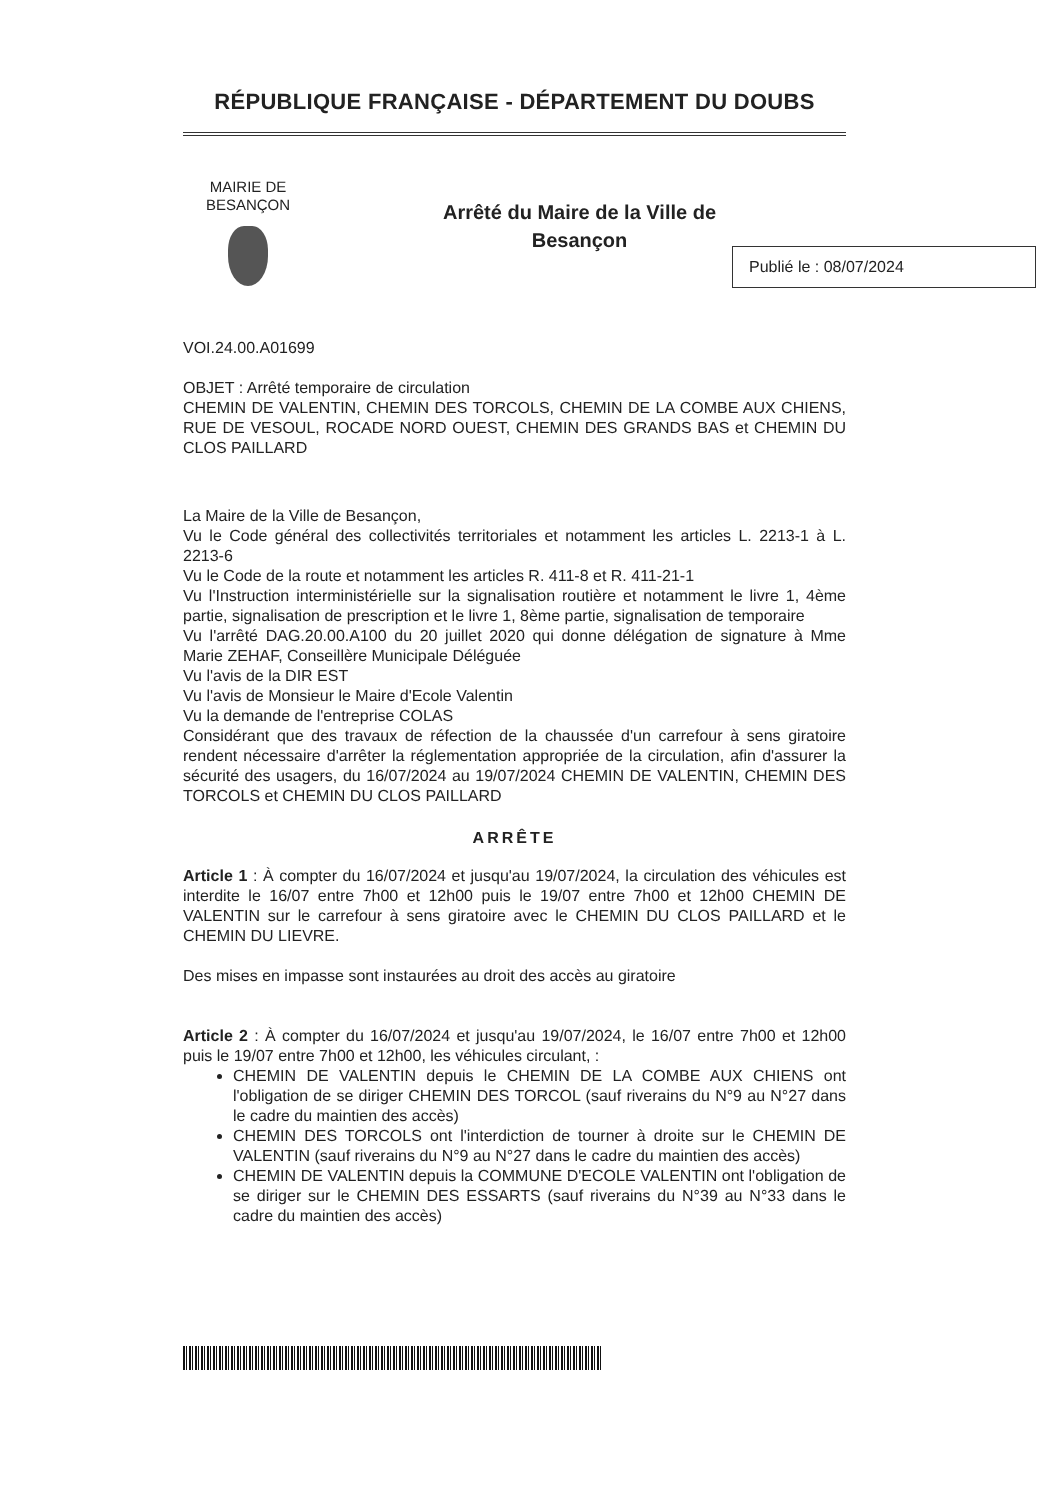RÉPUBLIQUE FRANÇAISE - DÉPARTEMENT DU DOUBS
MAIRIE DE BESANÇON
Arrêté du Maire de la Ville de
Besançon
Publié le : 08/07/2024
VOI.24.00.A01699
OBJET : Arrêté temporaire de circulation
CHEMIN DE VALENTIN, CHEMIN DES TORCOLS, CHEMIN DE LA COMBE AUX CHIENS, RUE DE VESOUL, ROCADE NORD OUEST, CHEMIN DES GRANDS BAS et CHEMIN DU CLOS PAILLARD
La Maire de la Ville de Besançon,
Vu le Code général des collectivités territoriales et notamment les articles L. 2213-1 à L. 2213-6
Vu le Code de la route et notamment les articles R. 411-8 et R. 411-21-1
Vu l'Instruction interministérielle sur la signalisation routière et notamment le livre 1, 4ème partie, signalisation de prescription et le livre 1, 8ème partie, signalisation de temporaire
Vu l'arrêté DAG.20.00.A100 du 20 juillet 2020 qui donne délégation de signature à Mme Marie ZEHAF, Conseillère Municipale Déléguée
Vu l'avis de la DIR EST
Vu l'avis de Monsieur le Maire d'Ecole Valentin
Vu la demande de l'entreprise COLAS
Considérant que des travaux de réfection de la chaussée d'un carrefour à sens giratoire rendent nécessaire d'arrêter la réglementation appropriée de la circulation, afin d'assurer la sécurité des usagers, du 16/07/2024 au 19/07/2024 CHEMIN DE VALENTIN, CHEMIN DES TORCOLS et CHEMIN DU CLOS PAILLARD
ARRÊTE
Article 1 : À compter du 16/07/2024 et jusqu'au 19/07/2024, la circulation des véhicules est interdite le 16/07 entre 7h00 et 12h00 puis le 19/07 entre 7h00 et 12h00 CHEMIN DE VALENTIN sur le carrefour à sens giratoire avec le CHEMIN DU CLOS PAILLARD et le CHEMIN DU LIEVRE.
Des mises en impasse sont instaurées au droit des accès au giratoire
Article 2 : À compter du 16/07/2024 et jusqu'au 19/07/2024, le 16/07 entre 7h00 et 12h00 puis le 19/07 entre 7h00 et 12h00, les véhicules circulant, :
CHEMIN DE VALENTIN depuis le CHEMIN DE LA COMBE AUX CHIENS ont l'obligation de se diriger CHEMIN DES TORCOL (sauf riverains du N°9 au N°27 dans le cadre du maintien des accès)
CHEMIN DES TORCOLS ont l'interdiction de tourner à droite sur le CHEMIN DE VALENTIN (sauf riverains du N°9 au N°27 dans le cadre du maintien des accès)
CHEMIN DE VALENTIN depuis la COMMUNE D'ECOLE VALENTIN ont l'obligation de se diriger sur le CHEMIN DES ESSARTS (sauf riverains du N°39 au N°33 dans le cadre du maintien des accès)